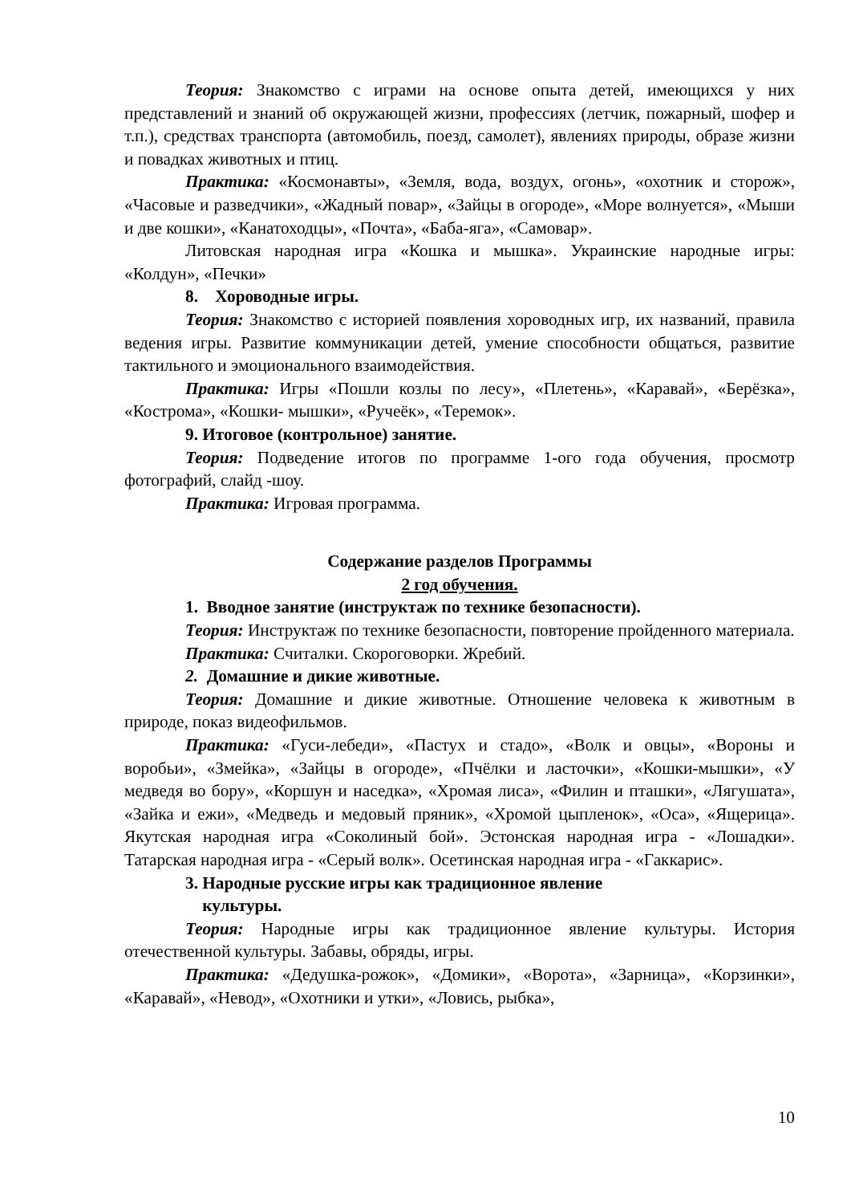Теория: Знакомство с играми на основе опыта детей, имеющихся у них представлений и знаний об окружающей жизни, профессиях (летчик, пожарный, шофер и т.п.), средствах транспорта (автомобиль, поезд, самолет), явлениях природы, образе жизни и повадках животных и птиц.
Практика: «Космонавты», «Земля, вода, воздух, огонь», «охотник и сторож», «Часовые и разведчики», «Жадный повар», «Зайцы в огороде», «Море волнуется», «Мыши и две кошки», «Канатоходцы», «Почта», «Баба-яга», «Самовар».
Литовская народная игра «Кошка и мышка». Украинские народные игры: «Колдун», «Печки»
8. Хороводные игры.
Теория: Знакомство с историей появления хороводных игр, их названий, правила ведения игры. Развитие коммуникации детей, умение способности общаться, развитие тактильного и эмоционального взаимодействия.
Практика: Игры «Пошли козлы по лесу», «Плетень», «Каравай», «Берёзка», «Кострома», «Кошки- мышки», «Ручеёк», «Теремок».
9. Итоговое (контрольное) занятие.
Теория: Подведение итогов по программе 1-ого года обучения, просмотр фотографий, слайд -шоу.
Практика: Игровая программа.
Содержание разделов Программы
2 год обучения.
1. Вводное занятие (инструктаж по технике безопасности).
Теория: Инструктаж по технике безопасности, повторение пройденного материала.
Практика: Считалки. Скороговорки. Жребий.
2. Домашние и дикие животные.
Теория: Домашние и дикие животные. Отношение человека к животным в природе, показ видеофильмов.
Практика: «Гуси-лебеди», «Пастух и стадо», «Волк и овцы», «Вороны и воробьи», «Змейка», «Зайцы в огороде», «Пчёлки и ласточки», «Кошки-мышки», «У медведя во бору», «Коршун и наседка», «Хромая лиса», «Филин и пташки», «Лягушата», «Зайка и ежи», «Медведь и медовый пряник», «Хромой цыпленок», «Оса», «Ящерица». Якутская народная игра «Соколиный бой». Эстонская народная игра - «Лошадки». Татарская народная игра - «Серый волк». Осетинская народная игра - «Гаккарис».
3. Народные русские игры как традиционное явление
культуры.
Теория: Народные игры как традиционное явление культуры. История отечественной культуры. Забавы, обряды, игры.
Практика: «Дедушка-рожок», «Домики», «Ворота», «Зарница», «Корзинки», «Каравай», «Невод», «Охотники и утки», «Ловись, рыбка»,
10